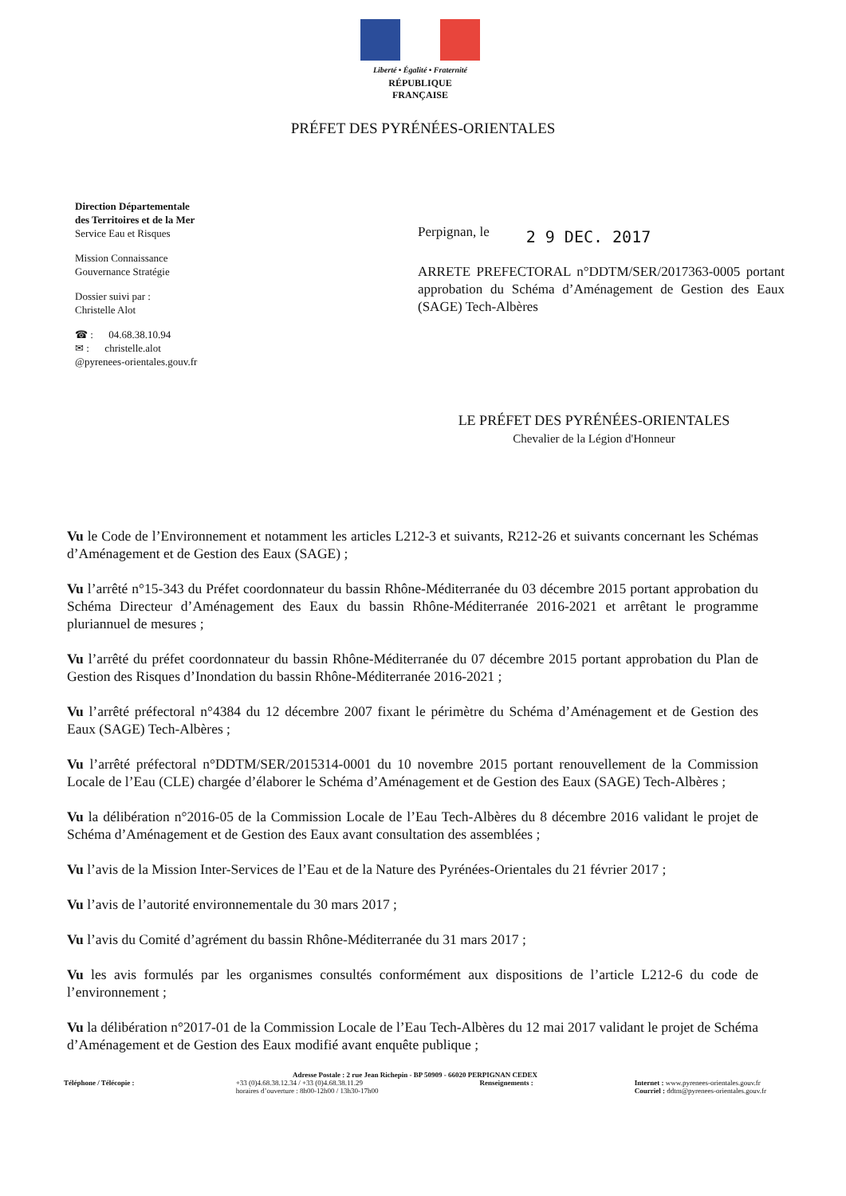Liberté • Égalité • Fraternité
RÉPUBLIQUE FRANÇAISE
PRÉFET DES PYRÉNÉES-ORIENTALES
Direction Départementale
des Territoires et de la Mer
Service Eau et Risques
Mission Connaissance
Gouvernance Stratégie
Dossier suivi par :
Christelle Alot
☎ : 04.68.38.10.94
✉ : christelle.alot
@pyrenees-orientales.gouv.fr
Perpignan, le 2 9 DEC. 2017
ARRETE PREFECTORAL n°DDTM/SER/2017363-0005 portant approbation du Schéma d’Aménagement de Gestion des Eaux (SAGE) Tech-Albères
LE PRÉFET DES PYRÉNÉES-ORIENTALES
Chevalier de la Légion d'Honneur
Vu le Code de l’Environnement et notamment les articles L212-3 et suivants, R212-26 et suivants concernant les Schémas d’Aménagement et de Gestion des Eaux (SAGE) ;
Vu l’arrêté n°15-343 du Préfet coordonnateur du bassin Rhône-Méditerranée du 03 décembre 2015 portant approbation du Schéma Directeur d’Aménagement des Eaux du bassin Rhône-Méditerranée 2016-2021 et arrêtant le programme pluriannuel de mesures ;
Vu l’arrêté du préfet coordonnateur du bassin Rhône-Méditerranée du 07 décembre 2015 portant approbation du Plan de Gestion des Risques d’Inondation du bassin Rhône-Méditerranée 2016-2021 ;
Vu l’arrêté préfectoral n°4384 du 12 décembre 2007 fixant le périmètre du Schéma d’Aménagement et de Gestion des Eaux (SAGE) Tech-Albères ;
Vu l’arrêté préfectoral n°DDTM/SER/2015314-0001 du 10 novembre 2015 portant renouvellement de la Commission Locale de l’Eau (CLE) chargée d’élaborer le Schéma d’Aménagement et de Gestion des Eaux (SAGE) Tech-Albères ;
Vu la délibération n°2016-05 de la Commission Locale de l’Eau Tech-Albères du 8 décembre 2016 validant le projet de Schéma d’Aménagement et de Gestion des Eaux avant consultation des assemblées ;
Vu l’avis de la Mission Inter-Services de l’Eau et de la Nature des Pyrénées-Orientales du 21 février 2017 ;
Vu l’avis de l’autorité environnementale du 30 mars 2017 ;
Vu l’avis du Comité d’agrément du bassin Rhône-Méditerranée du 31 mars 2017 ;
Vu les avis formulés par les organismes consultés conformément aux dispositions de l’article L212-6 du code de l’environnement ;
Vu la délibération n°2017-01 de la Commission Locale de l’Eau Tech-Albères du 12 mai 2017 validant le projet de Schéma d’Aménagement et de Gestion des Eaux modifié avant enquête publique ;
Adresse Postale : 2 rue Jean Richepin - BP 50909 - 66020 PERPIGNAN CEDEX
Téléphone / Télécopie : +33 (0)4.68.38.12.34 / +33 (0)4.68.38.11.29
horaires d’ouverture : 8h00-12h00 / 13h30-17h00 Renseignements : Internet : www.pyrenees-orientales.gouv.fr
Courriel : ddtm@pyrenees-orientales.gouv.fr